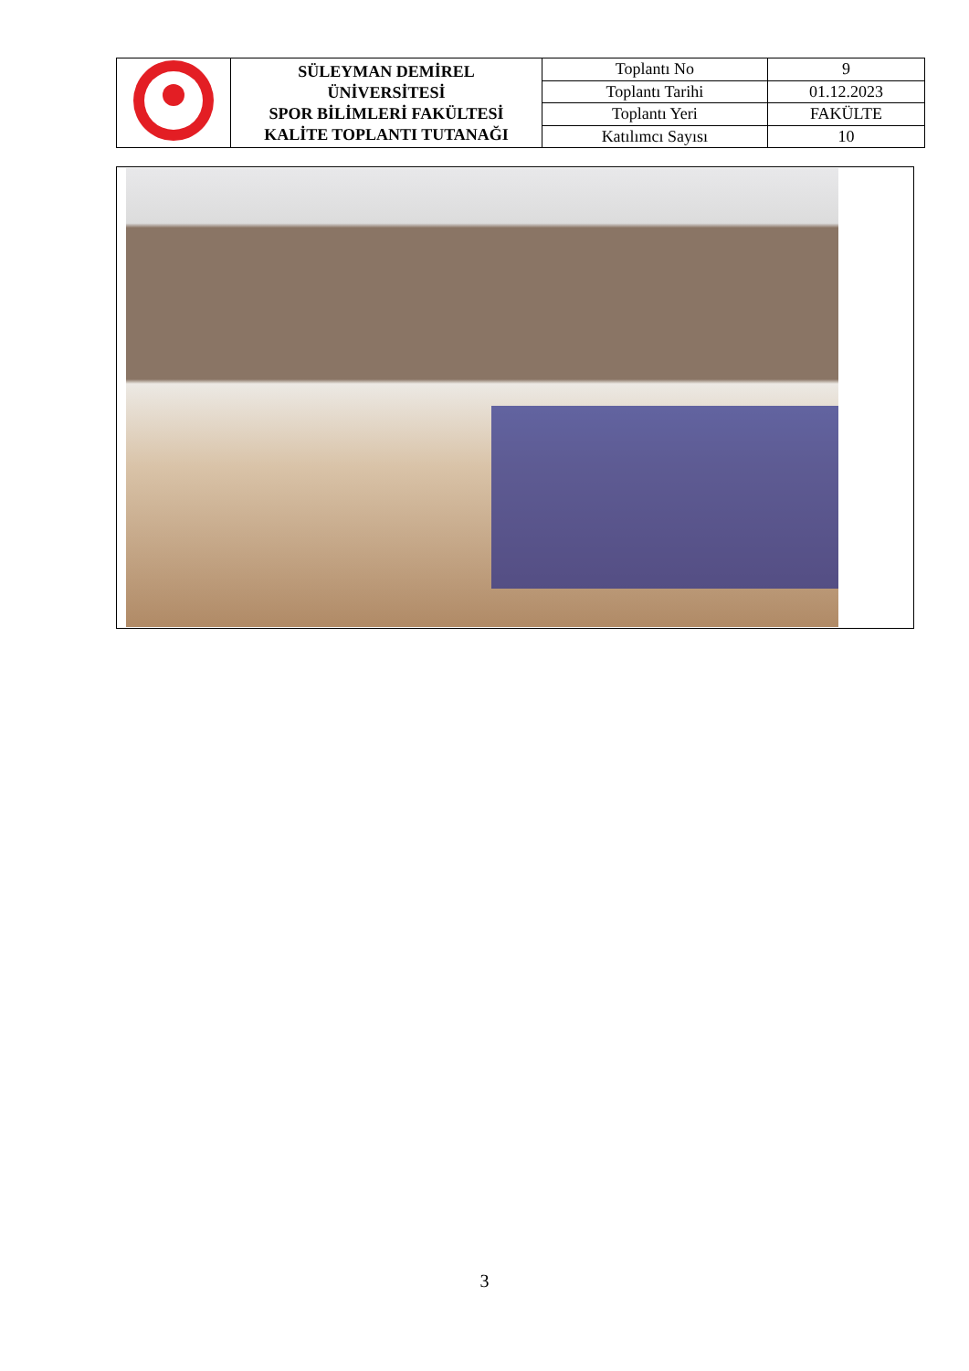| | SÜLEYMAN DEMİREL ÜNİVERSİTESİ SPOR BİLİMLERİ FAKÜLTESİ KALİTE TOPLANTI TUTANAĞI | Toplantı No | 9 |
| | | Toplantı Tarihi | 01.12.2023 |
| | | Toplantı Yeri | FAKÜLTE |
| | | Katılımcı Sayısı | 10 |
3